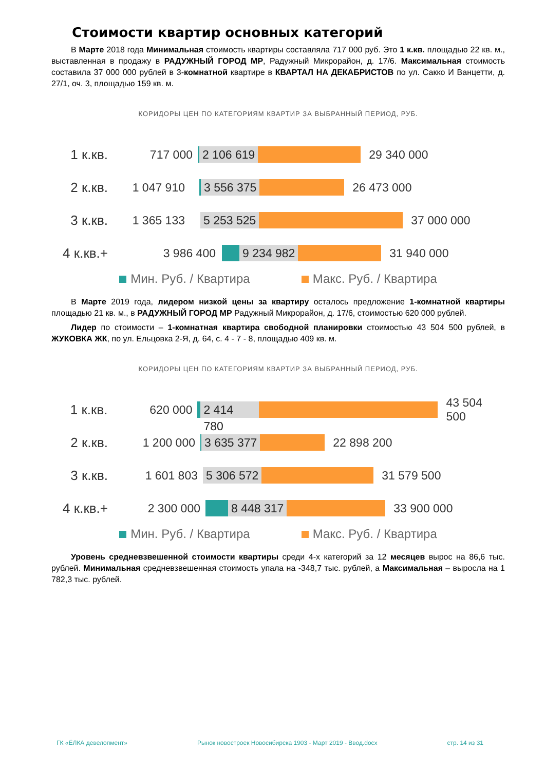Стоимости квартир основных категорий
В Марте 2018 года Минимальная стоимость квартиры составляла 717 000 руб. Это 1 к.кв. площадью 22 кв. м., выставленная в продажу в РАДУЖНЫЙ ГОРОД МР, Радужный Микрорайон, д. 17/6. Максимальная стоимость составила 37 000 000 рублей в 3-комнатной квартире в КВАРТАЛ НА ДЕКАБРИСТОВ по ул. Сакко И Ванцетти, д. 27/1, оч. 3, площадью 159 кв. м.
КОРИДОРЫ ЦЕН ПО КАТЕГОРИЯМ КВАРТИР ЗА ВЫБРАННЫЙ ПЕРИОД, РУБ.
1 к.кв. 717 000
2 106 619
29 340 000
2 к.кв. 1 047 910
3 556 375
26 473 000
3 к.кв. 1 365 133
5 253 525
37 000 000
4 к.кв.+ 3 986 400
9 234 982
31 940 000
Мин. Руб. / Квартира Макс. Руб. / Квартира
В Марте 2019 года, лидером низкой цены за квартиру осталось предложение 1-комнатной квартиры площадью 21 кв. м., в РАДУЖНЫЙ ГОРОД МР Радужный Микрорайон, д. 17/6, стоимостью 620 000 рублей.
Лидер по стоимости – 1-комнатная квартира свободной планировки стоимостью 43 504 500 рублей, в ЖУКОВКА ЖК, по ул. Ельцовка 2-Я, д. 64, с. 4 - 7 - 8, площадью 409 кв. м.
КОРИДОРЫ ЦЕН ПО КАТЕГОРИЯМ КВАРТИР ЗА ВЫБРАННЫЙ ПЕРИОД, РУБ.
1 к.кв. 620 000
2 414 780
43 504 500
2 к.кв. 1 200 000
3 635 377
22 898 200
3 к.кв. 1 601 803
5 306 572
31 579 500
4 к.кв.+ 2 300 000
8 448 317
33 900 000
Мин. Руб. / Квартира Макс. Руб. / Квартира
Уровень средневзвешенной стоимости квартиры среди 4-х категорий за 12 месяцев вырос на 86,6 тыс. рублей. Минимальная средневзвешенная стоимость упала на -348,7 тыс. рублей, а Максимальная – выросла на 1 782,3 тыс. рублей.
ГК «ЁЛКА девелопмент» Рынок новостроек Новосибирска 1903 - Март 2019 - Ввод.docx стр. 14 из 31